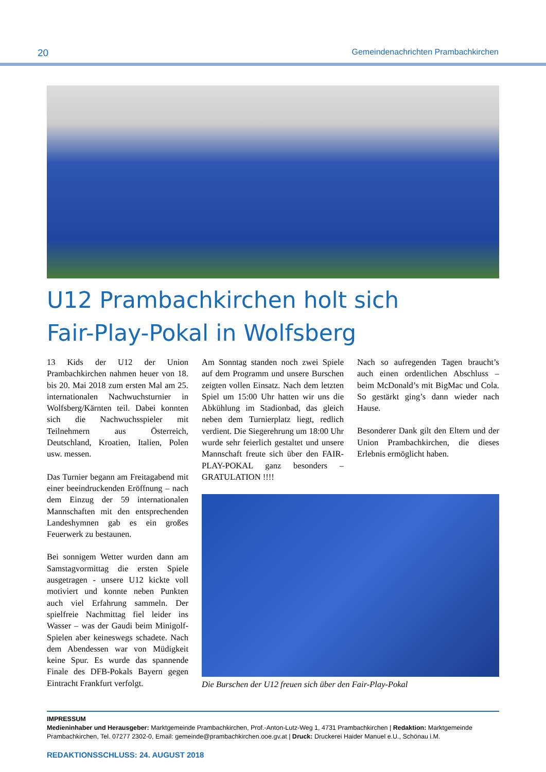20 Gemeindenachrichten Prambachkirchen
U12 Prambachkirchen holt sich
Fair-Play-Pokal in Wolfsberg
13 Kids der U12 der Union Prambachkirchen nahmen heuer von 18. bis 20. Mai 2018 zum ersten Mal am 25. internationalen Nachwuchsturnier in Wolfsberg/Kärnten teil. Dabei konnten sich die Nachwuchsspieler mit Teilnehmern aus Österreich, Deutschland, Kroatien, Italien, Polen usw. messen.
Das Turnier begann am Freitagabend mit einer beeindruckenden Eröffnung – nach dem Einzug der 59 internationalen Mannschaften mit den entsprechenden Landeshymnen gab es ein großes Feuerwerk zu bestaunen.
Bei sonnigem Wetter wurden dann am Samstagvormittag die ersten Spiele ausgetragen - unsere U12 kickte voll motiviert und konnte neben Punkten auch viel Erfahrung sammeln. Der spielfreie Nachmittag fiel leider ins Wasser – was der Gaudi beim Minigolf-Spielen aber keineswegs schadete. Nach dem Abendessen war von Müdigkeit keine Spur. Es wurde das spannende Finale des DFB-Pokals Bayern gegen Eintracht Frankfurt verfolgt.
Am Sonntag standen noch zwei Spiele auf dem Programm und unsere Burschen zeigten vollen Einsatz. Nach dem letzten Spiel um 15:00 Uhr hatten wir uns die Abkühlung im Stadionbad, das gleich neben dem Turnierplatz liegt, redlich verdient. Die Siegerehrung um 18:00 Uhr wurde sehr feierlich gestaltet und unsere Mannschaft freute sich über den FAIR-PLAY-POKAL ganz besonders – GRATULATION !!!!
Nach so aufregenden Tagen braucht’s auch einen ordentlichen Abschluss – beim McDonald’s mit BigMac und Cola. So gestärkt ging’s dann wieder nach Hause.
Besonderer Dank gilt den Eltern und der Union Prambachkirchen, die dieses Erlebnis ermöglicht haben.
Die Burschen der U12 freuen sich über den Fair-Play-Pokal
IMPRESSUM
Medieninhaber und Herausgeber: Marktgemeinde Prambachkirchen, Prof.-Anton-Lutz-Weg 1, 4731 Prambachkirchen | Redaktion: Marktgemeinde Prambachkirchen, Tel. 07277 2302-0, Email: gemeinde@prambachkirchen.ooe.gv.at | Druck: Druckerei Haider Manuel e.U., Schönau i.M.
REDAKTIONSSCHLUSS: 24. AUGUST 2018